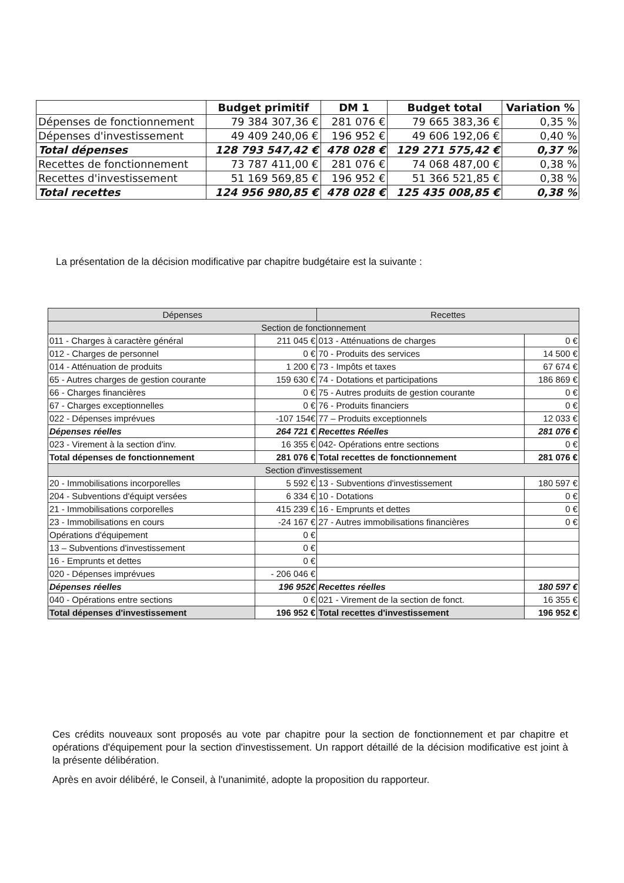| | Budget primitif | DM 1 | Budget total | Variation % |
| --- | --- | --- | --- | --- |
| Dépenses de fonctionnement | 79 384 307,36 € | 281 076 € | 79 665 383,36 € | 0,35 % |
| Dépenses d'investissement | 49 409 240,06 € | 196 952 € | 49 606 192,06 € | 0,40 % |
| Total dépenses | 128 793 547,42 € | 478 028 € | 129 271 575,42 € | 0,37 % |
| Recettes de fonctionnement | 73 787 411,00 € | 281 076 € | 74 068 487,00 € | 0,38 % |
| Recettes d'investissement | 51 169 569,85 € | 196 952 € | 51 366 521,85 € | 0,38 % |
| Total recettes | 124 956 980,85 € | 478 028 € | 125 435 008,85 € | 0,38 % |
La présentation de la décision modificative par chapitre budgétaire est la suivante :
| Dépenses | | Recettes | |
| Section de fonctionnement | | | |
| 011 - Charges à caractère général | 211 045 € | 013 - Atténuations de charges | 0 € |
| 012 - Charges de personnel | 0 € | 70 - Produits des services | 14 500 € |
| 014 - Atténuation de produits | 1 200 € | 73 - Impôts et taxes | 67 674 € |
| 65 - Autres charges de gestion courante | 159 630 € | 74 - Dotations et participations | 186 869 € |
| 66 - Charges financières | 0 € | 75 - Autres produits de gestion courante | 0 € |
| 67 - Charges exceptionnelles | 0 € | 76 - Produits financiers | 0 € |
| 022 - Dépenses imprévues | -107 154€ | 77 – Produits exceptionnels | 12 033 € |
| Dépenses réelles | 264 721 € | Recettes Réelles | 281 076 € |
| 023 - Virement à la section d'inv. | 16 355 € | 042- Opérations entre sections | 0 € |
| Total dépenses de fonctionnement | 281 076 € | Total recettes de fonctionnement | 281 076 € |
| Section d'investissement | | | |
| 20 - Immobilisations incorporelles | 5 592 € | 13 - Subventions d'investissement | 180 597 € |
| 204 - Subventions d'équipt versées | 6 334 € | 10 - Dotations | 0 € |
| 21 - Immobilisations corporelles | 415 239 € | 16 - Emprunts et dettes | 0 € |
| 23 - Immobilisations en cours | -24 167 € | 27 - Autres immobilisations financières | 0 € |
| Opérations d'équipement | 0 € | | |
| 13 – Subventions d'investissement | 0 € | | |
| 16 - Emprunts et dettes | 0 € | | |
| 020 - Dépenses imprévues | - 206 046 € | | |
| Dépenses réelles | 196 952€ | Recettes réelles | 180 597 € |
| 040 - Opérations entre sections | 0 € | 021 - Virement de la section de fonct. | 16 355 € |
| Total dépenses d'investissement | 196 952 € | Total recettes d'investissement | 196 952 € |
Ces crédits nouveaux sont proposés au vote par chapitre pour la section de fonctionnement et par chapitre et opérations d'équipement pour la section d'investissement. Un rapport détaillé de la décision modificative est joint à la présente délibération.
Après en avoir délibéré, le Conseil, à l'unanimité, adopte la proposition du rapporteur.